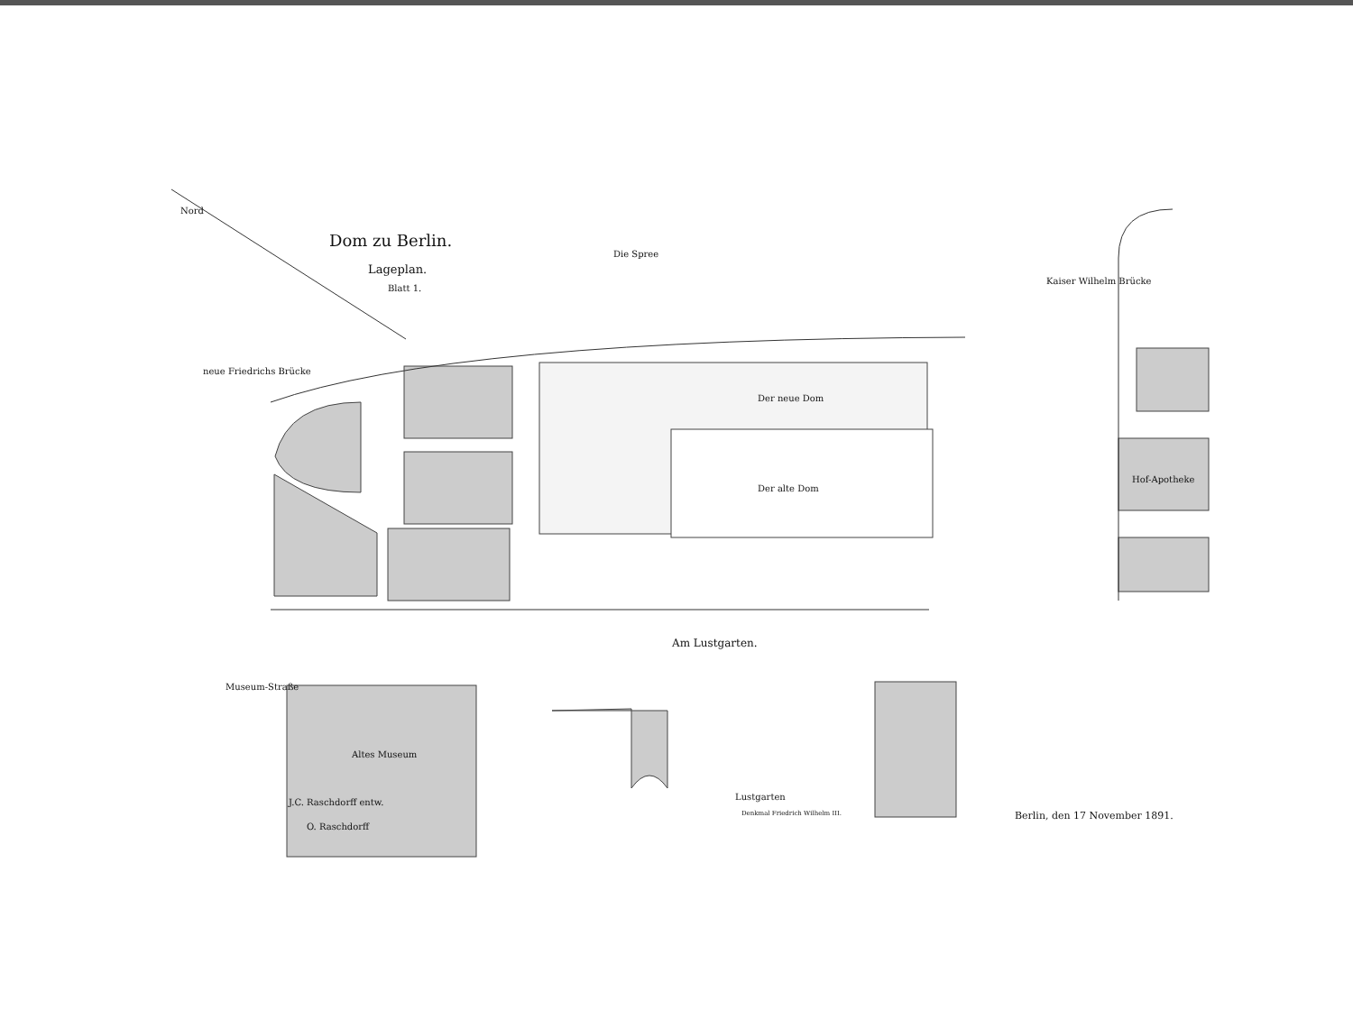Dom zu Berlin.
Lageplan.
Blatt 1.
Nord
Die Spree
neue Friedrichs Brücke
Kaiser Wilhelm Brücke
Der neue Dom
Der alte Dom
Hof-Apotheke
Am Lustgarten.
Museum-Straße
Altes Museum
J.C. Raschdorff entw.
O. Raschdorff
Lustgarten
Denkmal Friedrich Wilhelm III. Berlin, den 17 November 1891.